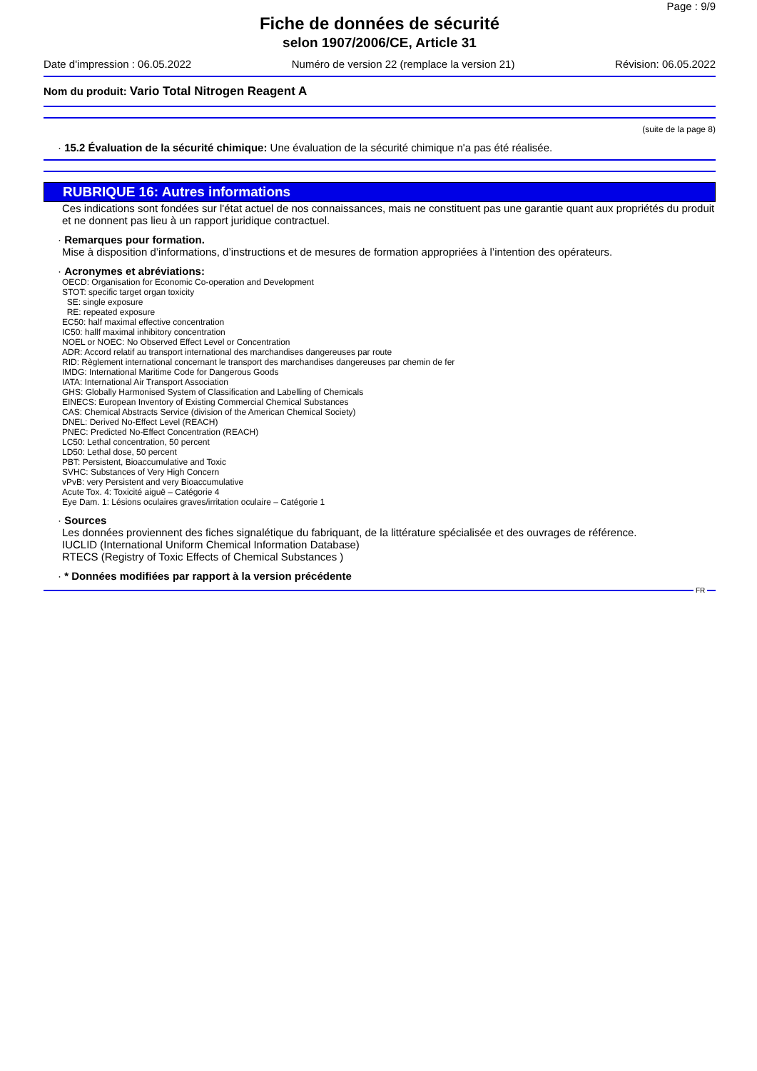Page : 9/9
Fiche de données de sécurité
selon 1907/2006/CE, Article 31
Date d'impression : 06.05.2022 Numéro de version 22 (remplace la version 21) Révision: 06.05.2022
Nom du produit: Vario Total Nitrogen Reagent A
(suite de la page 8)
· 15.2 Évaluation de la sécurité chimique: Une évaluation de la sécurité chimique n'a pas été réalisée.
RUBRIQUE 16: Autres informations
Ces indications sont fondées sur l'état actuel de nos connaissances, mais ne constituent pas une garantie quant aux propriétés du produit et ne donnent pas lieu à un rapport juridique contractuel.
· Remarques pour formation.
Mise à disposition d’informations, d’instructions et de mesures de formation appropriées à l’intention des opérateurs.
· Acronymes et abréviations:
OECD: Organisation for Economic Co-operation and Development
STOT: specific target organ toxicity
SE: single exposure
RE: repeated exposure
EC50: half maximal effective concentration
IC50: hallf maximal inhibitory concentration
NOEL or NOEC: No Observed Effect Level or Concentration
ADR: Accord relatif au transport international des marchandises dangereuses par route
RID: Règlement international concernant le transport des marchandises dangereuses par chemin de fer
IMDG: International Maritime Code for Dangerous Goods
IATA: International Air Transport Association
GHS: Globally Harmonised System of Classification and Labelling of Chemicals
EINECS: European Inventory of Existing Commercial Chemical Substances
CAS: Chemical Abstracts Service (division of the American Chemical Society)
DNEL: Derived No-Effect Level (REACH)
PNEC: Predicted No-Effect Concentration (REACH)
LC50: Lethal concentration, 50 percent
LD50: Lethal dose, 50 percent
PBT: Persistent, Bioaccumulative and Toxic
SVHC: Substances of Very High Concern
vPvB: very Persistent and very Bioaccumulative
Acute Tox. 4: Toxicité aiguë – Catégorie 4
Eye Dam. 1: Lésions oculaires graves/irritation oculaire – Catégorie 1
· Sources
Les données proviennent des fiches signalétique du fabriquant, de la littérature spécialisée et des ouvrages de référence.
IUCLID (International Uniform Chemical Information Database)
RTECS (Registry of Toxic Effects of Chemical Substances )
· * Données modifiées par rapport à la version précédente
FR